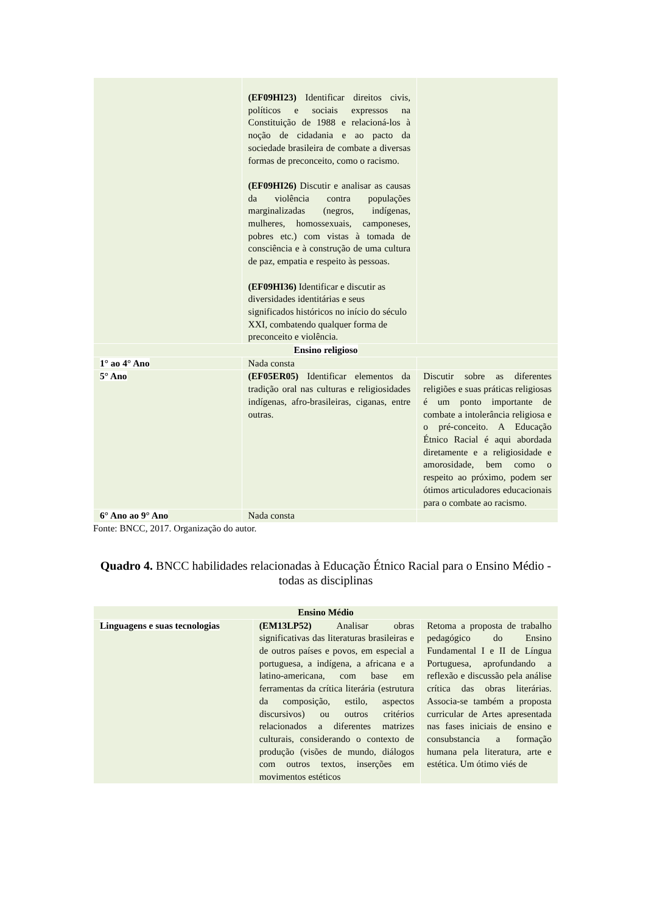| | (EF09HI23) Identificar direitos civis, políticos e sociais expressos na Constituição de 1988 e relacioná-los à noção de cidadania e ao pacto da sociedade brasileira de combate a diversas formas de preconceito, como o racismo. (EF09HI26) Discutir e analisar as causas da violência contra populações marginalizadas (negros, indígenas, mulheres, homossexuais, camponeses, pobres etc.) com vistas à tomada de consciência e à construção de uma cultura de paz, empatia e respeito às pessoas. (EF09HI36) Identificar e discutir as diversidades identitárias e seus significados históricos no início do século XXI, combatendo qualquer forma de preconceito e violência. | |
| Ensino religioso | | |
| 1° ao 4° Ano | Nada consta | |
| 5° Ano | (EF05ER05) Identificar elementos da tradição oral nas culturas e religiosidades indígenas, afro-brasileiras, ciganas, entre outras. | Discutir sobre as diferentes religiões e suas práticas religiosas é um ponto importante de combate a intolerância religiosa e o pré-conceito. A Educação Étnico Racial é aqui abordada diretamente e a religiosidade e amorosidade, bem como o respeito ao próximo, podem ser ótimos articuladores educacionais para o combate ao racismo. |
| 6° Ano ao 9° Ano | Nada consta | |
Fonte: BNCC, 2017. Organização do autor.
Quadro 4. BNCC habilidades relacionadas à Educação Étnico Racial para o Ensino Médio - todas as disciplinas
| Ensino Médio | | |
| Linguagens e suas tecnologias | (EM13LP52) Analisar obras significativas das literaturas brasileiras e de outros países e povos, em especial a portuguesa, a indígena, a africana e a latino-americana, com base em ferramentas da crítica literária (estrutura da composição, estilo, aspectos discursivos) ou outros critérios relacionados a diferentes matrizes culturais, considerando o contexto de produção (visões de mundo, diálogos com outros textos, inserções em movimentos estéticos | Retoma a proposta de trabalho pedagógico do Ensino Fundamental I e II de Língua Portuguesa, aprofundando a reflexão e discussão pela análise crítica das obras literárias. Associa-se também a proposta curricular de Artes apresentada nas fases iniciais de ensino e consubstancia a formação humana pela literatura, arte e estética. Um ótimo viés de |